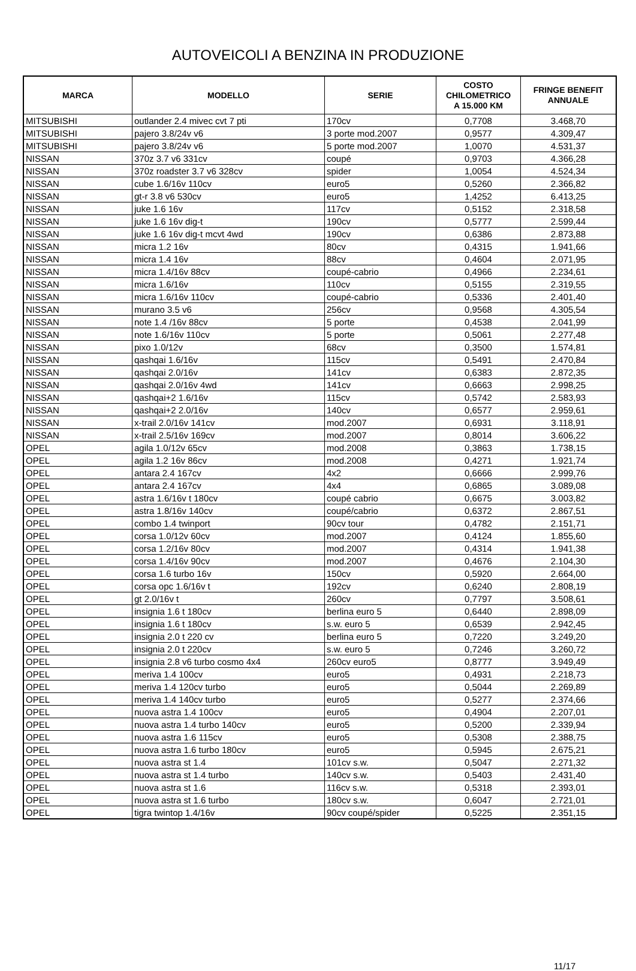AUTOVEICOLI A BENZINA IN PRODUZIONE
| MARCA | MODELLO | SERIE | COSTO CHILOMETRICO A 15.000 KM | FRINGE BENEFIT ANNUALE |
| --- | --- | --- | --- | --- |
| MITSUBISHI | outlander 2.4 mivec cvt 7 pti | 170cv | 0,7708 | 3.468,70 |
| MITSUBISHI | pajero 3.8/24v v6 | 3 porte mod.2007 | 0,9577 | 4.309,47 |
| MITSUBISHI | pajero 3.8/24v v6 | 5 porte mod.2007 | 1,0070 | 4.531,37 |
| NISSAN | 370z 3.7 v6 331cv | coupé | 0,9703 | 4.366,28 |
| NISSAN | 370z roadster 3.7 v6 328cv | spider | 1,0054 | 4.524,34 |
| NISSAN | cube 1.6/16v 110cv | euro5 | 0,5260 | 2.366,82 |
| NISSAN | gt-r 3.8 v6 530cv | euro5 | 1,4252 | 6.413,25 |
| NISSAN | juke 1.6 16v | 117cv | 0,5152 | 2.318,58 |
| NISSAN | juke 1.6 16v dig-t | 190cv | 0,5777 | 2.599,44 |
| NISSAN | juke 1.6 16v dig-t mcvt 4wd | 190cv | 0,6386 | 2.873,88 |
| NISSAN | micra 1.2 16v | 80cv | 0,4315 | 1.941,66 |
| NISSAN | micra 1.4 16v | 88cv | 0,4604 | 2.071,95 |
| NISSAN | micra 1.4/16v 88cv | coupé-cabrio | 0,4966 | 2.234,61 |
| NISSAN | micra 1.6/16v | 110cv | 0,5155 | 2.319,55 |
| NISSAN | micra 1.6/16v 110cv | coupé-cabrio | 0,5336 | 2.401,40 |
| NISSAN | murano 3.5 v6 | 256cv | 0,9568 | 4.305,54 |
| NISSAN | note 1.4 /16v 88cv | 5 porte | 0,4538 | 2.041,99 |
| NISSAN | note 1.6/16v 110cv | 5 porte | 0,5061 | 2.277,48 |
| NISSAN | pixo 1.0/12v | 68cv | 0,3500 | 1.574,81 |
| NISSAN | qashqai 1.6/16v | 115cv | 0,5491 | 2.470,84 |
| NISSAN | qashqai 2.0/16v | 141cv | 0,6383 | 2.872,35 |
| NISSAN | qashqai 2.0/16v 4wd | 141cv | 0,6663 | 2.998,25 |
| NISSAN | qashqai+2 1.6/16v | 115cv | 0,5742 | 2.583,93 |
| NISSAN | qashqai+2 2.0/16v | 140cv | 0,6577 | 2.959,61 |
| NISSAN | x-trail 2.0/16v 141cv | mod.2007 | 0,6931 | 3.118,91 |
| NISSAN | x-trail 2.5/16v 169cv | mod.2007 | 0,8014 | 3.606,22 |
| OPEL | agila 1.0/12v 65cv | mod.2008 | 0,3863 | 1.738,15 |
| OPEL | agila 1.2 16v 86cv | mod.2008 | 0,4271 | 1.921,74 |
| OPEL | antara 2.4 167cv | 4x2 | 0,6666 | 2.999,76 |
| OPEL | antara 2.4 167cv | 4x4 | 0,6865 | 3.089,08 |
| OPEL | astra 1.6/16v t 180cv | coupé cabrio | 0,6675 | 3.003,82 |
| OPEL | astra 1.8/16v 140cv | coupé/cabrio | 0,6372 | 2.867,51 |
| OPEL | combo 1.4 twinport | 90cv tour | 0,4782 | 2.151,71 |
| OPEL | corsa 1.0/12v 60cv | mod.2007 | 0,4124 | 1.855,60 |
| OPEL | corsa 1.2/16v 80cv | mod.2007 | 0,4314 | 1.941,38 |
| OPEL | corsa 1.4/16v 90cv | mod.2007 | 0,4676 | 2.104,30 |
| OPEL | corsa 1.6 turbo 16v | 150cv | 0,5920 | 2.664,00 |
| OPEL | corsa opc 1.6/16v t | 192cv | 0,6240 | 2.808,19 |
| OPEL | gt 2.0/16v t | 260cv | 0,7797 | 3.508,61 |
| OPEL | insignia 1.6 t 180cv | berlina euro 5 | 0,6440 | 2.898,09 |
| OPEL | insignia 1.6 t 180cv | s.w. euro 5 | 0,6539 | 2.942,45 |
| OPEL | insignia 2.0 t 220 cv | berlina euro 5 | 0,7220 | 3.249,20 |
| OPEL | insignia 2.0 t 220cv | s.w. euro 5 | 0,7246 | 3.260,72 |
| OPEL | insignia 2.8 v6 turbo cosmo 4x4 | 260cv euro5 | 0,8777 | 3.949,49 |
| OPEL | meriva 1.4 100cv | euro5 | 0,4931 | 2.218,73 |
| OPEL | meriva 1.4 120cv turbo | euro5 | 0,5044 | 2.269,89 |
| OPEL | meriva 1.4 140cv turbo | euro5 | 0,5277 | 2.374,66 |
| OPEL | nuova astra 1.4 100cv | euro5 | 0,4904 | 2.207,01 |
| OPEL | nuova astra 1.4 turbo 140cv | euro5 | 0,5200 | 2.339,94 |
| OPEL | nuova astra 1.6 115cv | euro5 | 0,5308 | 2.388,75 |
| OPEL | nuova astra 1.6 turbo 180cv | euro5 | 0,5945 | 2.675,21 |
| OPEL | nuova astra st 1.4 | 101cv s.w. | 0,5047 | 2.271,32 |
| OPEL | nuova astra st 1.4 turbo | 140cv s.w. | 0,5403 | 2.431,40 |
| OPEL | nuova astra st 1.6 | 116cv s.w. | 0,5318 | 2.393,01 |
| OPEL | nuova astra st 1.6 turbo | 180cv s.w. | 0,6047 | 2.721,01 |
| OPEL | tigra twintop 1.4/16v | 90cv coupé/spider | 0,5225 | 2.351,15 |
11/17